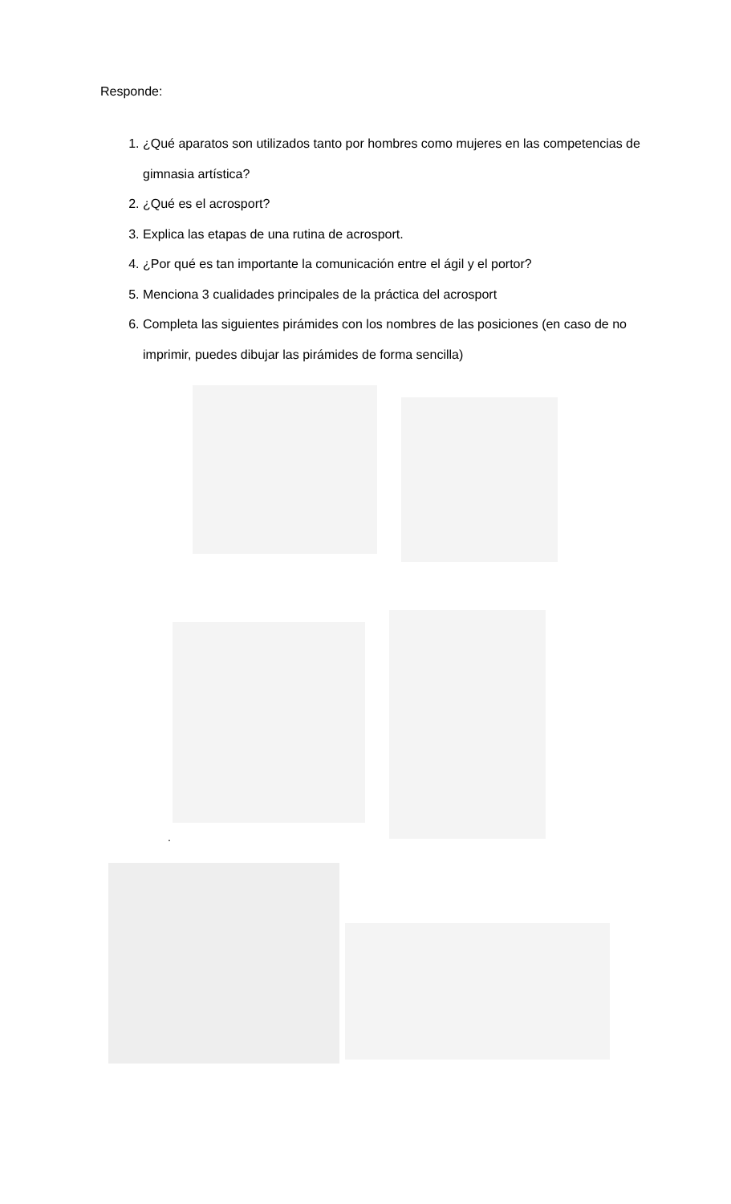Responde:
1. ¿Qué aparatos son utilizados tanto por hombres como mujeres en las competencias de gimnasia artística?
2. ¿Qué es el acrosport?
3. Explica las etapas de una rutina de acrosport.
4. ¿Por qué es tan importante la comunicación entre el ágil y el portor?
5. Menciona 3 cualidades principales de la práctica del acrosport
6. Completa las siguientes pirámides con los nombres de las posiciones (en caso de no imprimir, puedes dibujar las pirámides de forma sencilla)
.